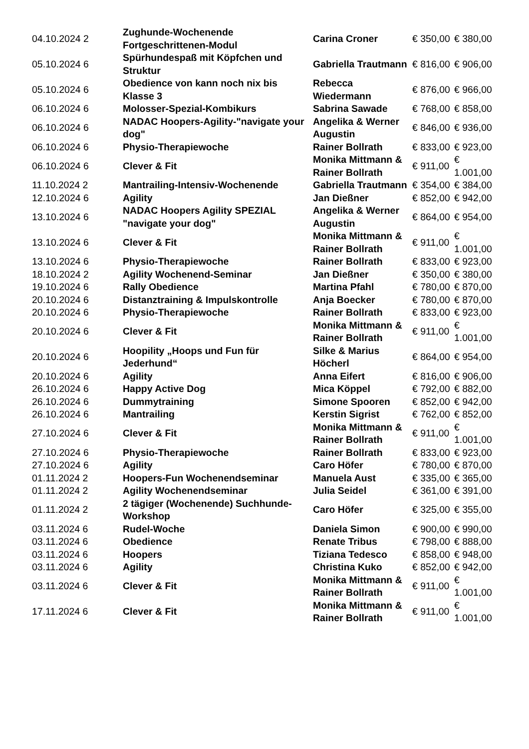| 04.10.2024 2 | Zughunde-Wochenende Fortgeschrittenen-Modul | Carina Croner | € 350,00 | € 380,00 |
| 05.10.2024 6 | Spürhundespaß mit Köpfchen und Struktur | Gabriella Trautmann | € 816,00 | € 906,00 |
| 05.10.2024 6 | Obedience von kann noch nix bis Klasse 3 | Rebecca Wiedermann | € 876,00 | € 966,00 |
| 06.10.2024 6 | Molosser-Spezial-Kombikurs | Sabrina Sawade | € 768,00 | € 858,00 |
| 06.10.2024 6 | NADAC Hoopers-Agility-"navigate your dog" | Angelika & Werner Augustin | € 846,00 | € 936,00 |
| 06.10.2024 6 | Physio-Therapiewoche | Rainer Bollrath | € 833,00 | € 923,00 |
| 06.10.2024 6 | Clever & Fit | Monika Mittmann & Rainer Bollrath | € 911,00 | € 1.001,00 |
| 11.10.2024 2 | Mantrailing-Intensiv-Wochenende | Gabriella Trautmann | € 354,00 | € 384,00 |
| 12.10.2024 6 | Agility | Jan Dießner | € 852,00 | € 942,00 |
| 13.10.2024 6 | NADAC Hoopers Agility SPEZIAL "navigate your dog" | Angelika & Werner Augustin | € 864,00 | € 954,00 |
| 13.10.2024 6 | Clever & Fit | Monika Mittmann & Rainer Bollrath | € 911,00 | € 1.001,00 |
| 13.10.2024 6 | Physio-Therapiewoche | Rainer Bollrath | € 833,00 | € 923,00 |
| 18.10.2024 2 | Agility Wochenend-Seminar | Jan Dießner | € 350,00 | € 380,00 |
| 19.10.2024 6 | Rally Obedience | Martina Pfahl | € 780,00 | € 870,00 |
| 20.10.2024 6 | Distanztraining & Impulskontrolle | Anja Boecker | € 780,00 | € 870,00 |
| 20.10.2024 6 | Physio-Therapiewoche | Rainer Bollrath | € 833,00 | € 923,00 |
| 20.10.2024 6 | Clever & Fit | Monika Mittmann & Rainer Bollrath | € 911,00 | € 1.001,00 |
| 20.10.2024 6 | Hoopility „Hoops und Fun für Jederhund“ | Silke & Marius Höcherl | € 864,00 | € 954,00 |
| 20.10.2024 6 | Agility | Anna Eifert | € 816,00 | € 906,00 |
| 26.10.2024 6 | Happy Active Dog | Mica Köppel | € 792,00 | € 882,00 |
| 26.10.2024 6 | Dummytraining | Simone Spooren | € 852,00 | € 942,00 |
| 26.10.2024 6 | Mantrailing | Kerstin Sigrist | € 762,00 | € 852,00 |
| 27.10.2024 6 | Clever & Fit | Monika Mittmann & Rainer Bollrath | € 911,00 | € 1.001,00 |
| 27.10.2024 6 | Physio-Therapiewoche | Rainer Bollrath | € 833,00 | € 923,00 |
| 27.10.2024 6 | Agility | Caro Höfer | € 780,00 | € 870,00 |
| 01.11.2024 2 | Hoopers-Fun Wochenendseminar | Manuela Aust | € 335,00 | € 365,00 |
| 01.11.2024 2 | Agility Wochenendseminar | Julia Seidel | € 361,00 | € 391,00 |
| 01.11.2024 2 | 2 tägiger (Wochenende) Suchhunde-Workshop | Caro Höfer | € 325,00 | € 355,00 |
| 03.11.2024 6 | Rudel-Woche | Daniela Simon | € 900,00 | € 990,00 |
| 03.11.2024 6 | Obedience | Renate Tribus | € 798,00 | € 888,00 |
| 03.11.2024 6 | Hoopers | Tiziana Tedesco | € 858,00 | € 948,00 |
| 03.11.2024 6 | Agility | Christina Kuko | € 852,00 | € 942,00 |
| 03.11.2024 6 | Clever & Fit | Monika Mittmann & Rainer Bollrath | € 911,00 | € 1.001,00 |
| 17.11.2024 6 | Clever & Fit | Monika Mittmann & Rainer Bollrath | € 911,00 | € 1.001,00 |